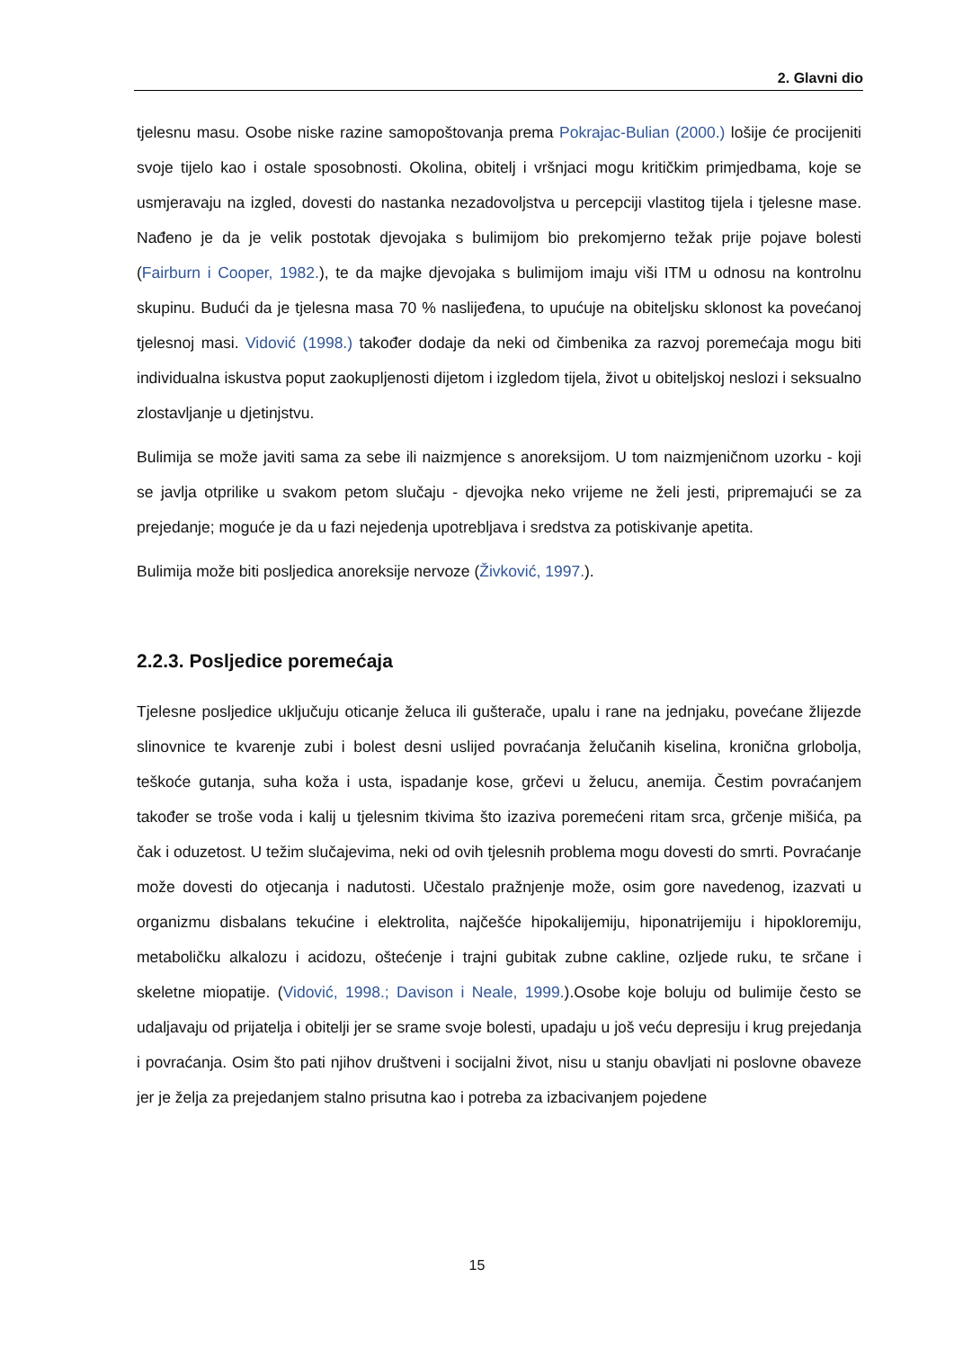2. Glavni dio
tjelesnu masu. Osobe niske razine samopoštovanja prema Pokrajac-Bulian (2000.) lošije će procijeniti svoje tijelo kao i ostale sposobnosti. Okolina, obitelj i vršnjaci mogu kritičkim primjedbama, koje se usmjeravaju na izgled, dovesti do nastanka nezadovoljstva u percepciji vlastitog tijela i tjelesne mase. Nađeno je da je velik postotak djevojaka s bulimijom bio prekomjerno težak prije pojave bolesti (Fairburn i Cooper, 1982.), te da majke djevojaka s bulimijom imaju viši ITM u odnosu na kontrolnu skupinu. Budući da je tjelesna masa 70 % naslijeđena, to upućuje na obiteljsku sklonost ka povećanoj tjelesnoj masi. Vidović (1998.) također dodaje da neki od čimbenika za razvoj poremećaja mogu biti individualna iskustva poput zaokupljenosti dijetom i izgledom tijela, život u obiteljskoj neslozi i seksualno zlostavljanje u djetinjstvu.
Bulimija se može javiti sama za sebe ili naizmjence s anoreksijom. U tom naizmjeničnom uzorku - koji se javlja otprilike u svakom petom slučaju - djevojka neko vrijeme ne želi jesti, pripremajući se za prejedanje; moguće je da u fazi nejedenja upotrebljava i sredstva za potiskivanje apetita.
Bulimija može biti posljedica anoreksije nervoze (Živković, 1997.).
2.2.3. Posljedice poremećaja
Tjelesne posljedice uključuju oticanje želuca ili gušterače, upalu i rane na jednjaku, povećane žlijezde slinovnice te kvarenje zubi i bolest desni uslijed povraćanja želučanih kiselina, kronična grlobolja, teškoće gutanja, suha koža i usta, ispadanje kose, grčevi u želucu, anemija. Čestim povraćanjem također se troše voda i kalij u tjelesnim tkivima što izaziva poremećeni ritam srca, grčenje mišića, pa čak i oduzetost. U težim slučajevima, neki od ovih tjelesnih problema mogu dovesti do smrti. Povraćanje može dovesti do otjecanja i nadutosti. Učestalo pražnjenje može, osim gore navedenog, izazvati u organizmu disbalans tekućine i elektrolita, najčešće hipokalijemiju, hiponatrijemiju i hipokloremiju, metaboličku alkalozu i acidozu, oštećenje i trajni gubitak zubne cakline, ozljede ruku, te srčane i skeletne miopatije. (Vidović, 1998.; Davison i Neale, 1999.).Osobe koje boluju od bulimije često se udaljavaju od prijatelja i obitelji jer se srame svoje bolesti, upadaju u još veću depresiju i krug prejedanja i povraćanja. Osim što pati njihov društveni i socijalni život, nisu u stanju obavljati ni poslovne obaveze jer je želja za prejedanjem stalno prisutna kao i potreba za izbacivanjem pojedene
15